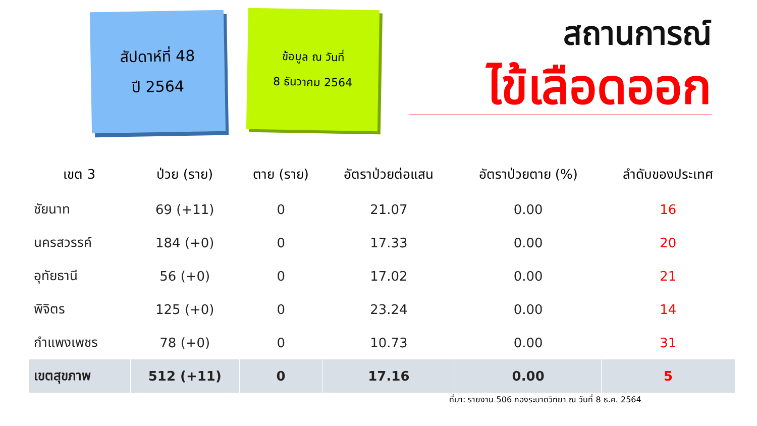สัปดาห์ที่ 48
ปี 2564
ข้อมูล ณ วันที่
8 ธันวาคม 2564
สถานการณ์
ไข้เลือดออก
| เขต 3 | ป่วย (ราย) | ตาย (ราย) | อัตราป่วยต่อแสน | อัตราป่วยตาย (%) | ลำดับของประเทศ |
| --- | --- | --- | --- | --- | --- |
| ชัยนาท | 69 (+11) | 0 | 21.07 | 0.00 | 16 |
| นครสวรรค์ | 184 (+0) | 0 | 17.33 | 0.00 | 20 |
| อุทัยธานี | 56 (+0) | 0 | 17.02 | 0.00 | 21 |
| พิจิตร | 125 (+0) | 0 | 23.24 | 0.00 | 14 |
| กำแพงเพชร | 78 (+0) | 0 | 10.73 | 0.00 | 31 |
| เขตสุขภาพ | 512 (+11) | 0 | 17.16 | 0.00 | 5 |
ที่มา: รายงาน 506 กองระบาดวิทยา ณ วันที่ 8 ธ.ค. 2564